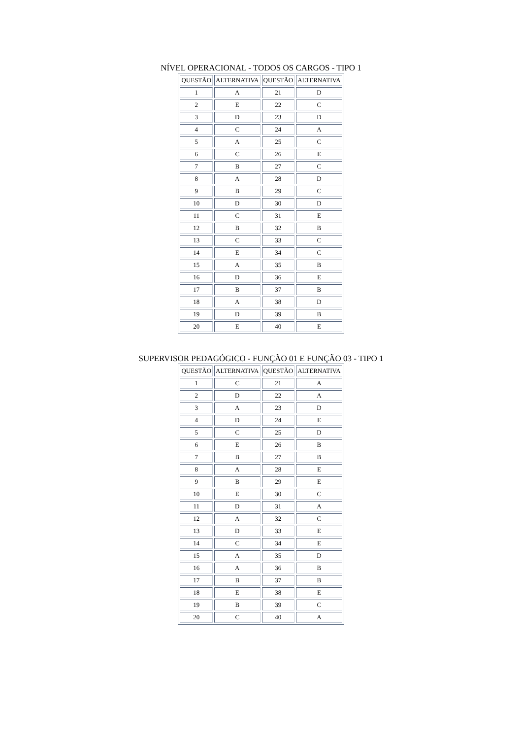NÍVEL OPERACIONAL - TODOS OS CARGOS - TIPO 1
| QUESTÃO | ALTERNATIVA | QUESTÃO | ALTERNATIVA |
| --- | --- | --- | --- |
| 1 | A | 21 | D |
| 2 | E | 22 | C |
| 3 | D | 23 | D |
| 4 | C | 24 | A |
| 5 | A | 25 | C |
| 6 | C | 26 | E |
| 7 | B | 27 | C |
| 8 | A | 28 | D |
| 9 | B | 29 | C |
| 10 | D | 30 | D |
| 11 | C | 31 | E |
| 12 | B | 32 | B |
| 13 | C | 33 | C |
| 14 | E | 34 | C |
| 15 | A | 35 | B |
| 16 | D | 36 | E |
| 17 | B | 37 | B |
| 18 | A | 38 | D |
| 19 | D | 39 | B |
| 20 | E | 40 | E |
SUPERVISOR PEDAGÓGICO - FUNÇÃO 01 E FUNÇÃO 03 - TIPO 1
| QUESTÃO | ALTERNATIVA | QUESTÃO | ALTERNATIVA |
| --- | --- | --- | --- |
| 1 | C | 21 | A |
| 2 | D | 22 | A |
| 3 | A | 23 | D |
| 4 | D | 24 | E |
| 5 | C | 25 | D |
| 6 | E | 26 | B |
| 7 | B | 27 | B |
| 8 | A | 28 | E |
| 9 | B | 29 | E |
| 10 | E | 30 | C |
| 11 | D | 31 | A |
| 12 | A | 32 | C |
| 13 | D | 33 | E |
| 14 | C | 34 | E |
| 15 | A | 35 | D |
| 16 | A | 36 | B |
| 17 | B | 37 | B |
| 18 | E | 38 | E |
| 19 | B | 39 | C |
| 20 | C | 40 | A |